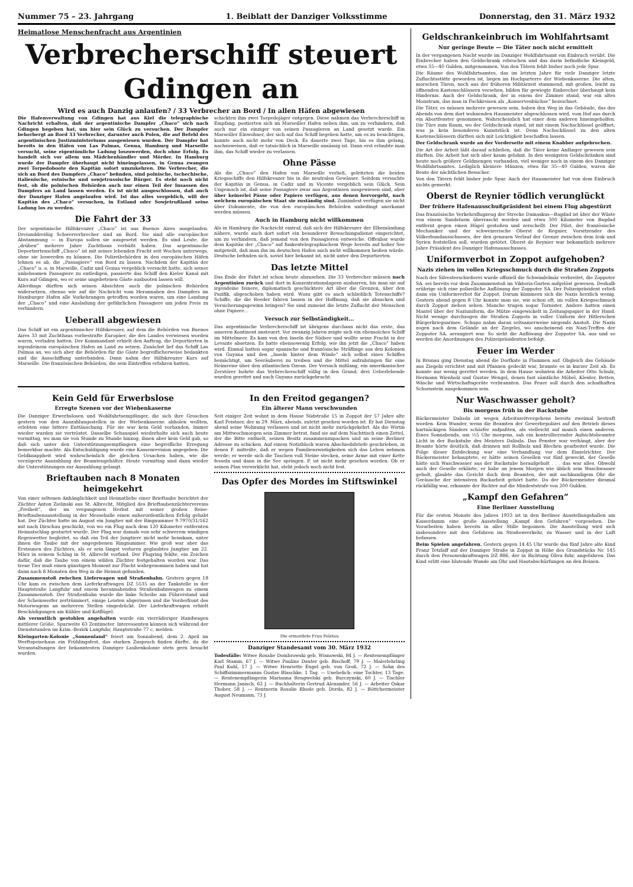Nummer 75 – 23. Jahrgang 1. Beiblatt der Danziger Volksstimme Donnerstag, den 31. März 1932
Heimatlose Menschenfracht aus Argentinien
Verbrecherschiff steuert Gdingen an
Wird es auch Danzig anlaufen? / 33 Verbrecher an Bord / In allen Häfen abgewiesen
Die Hafenverwaltung von Gdingen hat aus Kiel die telegraphische Nachricht erhalten, daß der argentinische Dampfer „Chaco“ sich nach Gdingen begeben hat, um hier sein Glück zu versuchen. Der Dampfer beherbergt an Bord 33 Verbrecher, darunter auch Polen, die auf Befehl des argentinischen Justizministeriums ausgewiesen wurden. Der Dampfer hat bereits in den Häfen von Las Palmas, Genua, Hamburg und Marseille versucht, seine eigentümliche Ladung loszuwerden, doch ohne Erfolg. Es handelt sich vor allem um Mädchenhändler und Mörder. In Hamburg wurde der Dampfer überhaupt nicht hineingelassen, in Genua zwangen zwei Torpedoboote den Kapitän sofort umzukehren. Die Verbrecher, die sich an Bord des Dampfers „Chaco“ befinden, sind polnische, tschechische, italienische, estnische und sowjetrussische Bürger. Es steht noch nicht fest, ob die polnischen Behörden auch nur einen Teil der Insassen des Dampfers an Land lassen werden. Es ist nicht ausgeschlossen, daß auch der Danziger Hafen angelaufen wird. Ist das alles vergeblich, will der Kapitän des „Chaco“ versuchen, in Estland oder Sowjetrußland seine Ladung los zu werden.
Die Fahrt der 33
Der argentinische Hilfskreuzer „Chaco“ ist aus Buenos Aires ausgelaufen. Dreiunddreißig Schwerverbrecher sind an Bord. Sie sind alle europäischer Abstammung — in Europa sollen sie ausgesetzt werden. Es sind Leute, die „drüben“ mehrere Jahre Zuchthaus verbüßt haben. Das argentinische Deportiertenschiff „Chaco“ ist mit seiner lebenden Fracht seit Wochen unterwegs, ohne sie loswerden zu können. Die Polizeibehörden in den europäischen Häfen lehnen es ab, die „Passagiere“ von Bord zu lassen. Nachdem der Kapitän der „Chaco“ u. a. in Marseille, Cadiz und Genua vergeblich versucht hatte, sich seiner unliebsamen Passagiere zu entledigen, passierte das Schiff den Kieler Kanal mit Kurs auf Gdingen, wo er seine ungebetenen Gäste ausbooten lassen will.
Allerdings dürften sich seinen Absichten auch die polnischen Behörden widersetzen, ebenso wie auf die Nachricht vom Herannahen des Dampfers im Hamburger Hafen alle Vorkehrungen getroffen worden waren, um eine Landung der „Chaco“ und eine Ausladung der gefährlichen Passagiere um jeden Preis zu verhindern.
Ueberall abgewiesen
Das Schiff ist ein argentinischer Hilfskreuzer, auf dem die Behörden von Buenos Aires 33 mit Zuchthaus vorbestrafte Europäer, die des Landes verwiesen worden waren, verladen hatten. Der Kommandant erhielt den Auftrag, die Deportierten in irgendeinem europäischen Hafen an Land zu setzen. Zunächst lief das Schiff Las Palmas an, wo sich aber die Behörden für die Gäste begreiflicherweise bedankten und die Ausschiffung unterbanden. Dann nahm der Hilfskreuzer Kurs auf Marseille. Die französischen Behörden, die sein Eintreffen erfahren hatten,
schickten ihm zwei Torpedojäger entgegen. Diese nahmen das Verbrecherschiff in Empfang, postierten sich im Marseiller Hafen neben ihm, um zu verhindern, daß auch nur ein einziger von seinen Passagieren an Land gesetzt wurde. Ein Marseiller Einwohner, der sich auf das Schiff begeben hatte, um es zu besichtigen, konnte auch nicht mehr von Deck. Es dauerte zwei Tage, bis es ihm gelang, nachzuweisen, daß er tatsächlich in Marseille ansässig ist. Dann erst erlaubte man ihm, das Schiff wieder zu verlassen.
Ohne Pässe
Als die „Chaco“ den Hafen von Marseille verließ, geleiteten die beiden Kriegsschiffe den Hilfskreuzer bis in die neutralen Gewässer. Seitdem versuchte der Kapitän in Genua, in Cadiz und in Vicente vergeblich sein Glück. Sein Ungemach ist, daß seine Passagiere zwar aus Argentinien ausgewiesen sind, aber über keinerlei Pässe oder Papiere verfügen, aus denen hervorgeht, nach welchem europäischen Staat sie zuständig sind. Zumindest verfügen sie nicht über Dokumente, die von den europäischen Behörden unbedingt anerkannt werden müssen.
Auch in Hamburg nicht willkommen
Als in Hamburg die Nachricht eintraf, daß sich der Hilfskreuzer der Elbemündung nähere, wurde auch dort sofort ein besonderer Bewachungsdienst eingerichtet, um zu verhindern, daß jemand von den Passagieren entweiche. Offenbar wurde dem Kapitän der „Chaco“ auf funkentelegraphischem Wege bereits auf hoher See mitgeteilt, daß man ihn im deutschen Hafen auch nicht willkommen heißen würde. Deutsche befinden sich, soviel hier bekannt ist, nicht unter den Deportierten.
Das letzte Mittel
Das Ende der Fahrt ist schon heute abzusehen. Die 33 Verbrecher müssen nach Argentinien zurück und dort in Konzentrationslagern ausharren, bis man sie auf irgendeine feinere, diplomatisch geschicktere Art über die Grenzen, über den Pazifik, abgeschoben haben wird. Wozu gibt es auch schließlich Totenschiffe? Schiffe, die die Reeder fahren lassen in der Hoffnung, daß sie absacken und Versicherungsgewinn bringen? Sie sind zumeist die letzte Zuflucht der Menschen ohne Papiere...
Versuch zur Selbständigkeit...
Das argentinische Verbrecherschiff ist übrigens durchaus nicht das erste, das unseren Kontinent ansteuert. Vor zwanzig Jahren zeigte sich ein ebensolches Schiff im Mittelmeer. Es kam von den Inseln der Südsee und wollte seine Fracht in der Levante absetzen. Es hatte ebensowenig Erfolg, wie ihn jetzt die „Chaco“ haben wird. Einmal hatten sogar spanische und französische Sträflinge aus den Kolonien von Guyana und den „Inseln hinter dem Winde“ sich selbst eines Schiffes bemächtigt, um Seeräuberei zu treiben und die Mittel aufzubringen für eine Heimreise über den atlantischen Ozean. Der Versuch mißlang, ein amerikanischer Zerstörer bohrte das Verbrecherschiff völlig in den Grund; drei Ueberlebende wurden gerettet und nach Guyana zurückgebracht.
Kein Geld für Erwerbslose
Erregte Szenen vor der Wiebenkaserne
Die Danziger Erwerbslosen und Wohlfahrtsempfänger, die sich ihre Groschen gestern von den Auszahlungsstellen in der Wiebenkaserne abholen wollten, erlebten eine bittere Enttäuschung. Für sie war kein Geld vorhanden. Immer wieder wurden sie vertröstet. Dasselbe Schauspiel wiederholte sich auch heute vormittag, wo man sie von Stunde zu Stunde hinzog, ihnen aber kein Geld gab, so daß sich unter den Unterstützungsempfängern eine begreifliche Erregung bemerkbar machte. Als Entschuldigung wurde eine Kassenrevision angegeben. Die Geldknappheit wird wahrscheinlich die gleichen Ursachen haben, wie die verzögerte Auszahlung der Beamtengehälter. Heute vormittag sind dann wieder die Unterstützungen zur Auszahlung gelangt.
Brieftauben nach 8 Monaten heimgekehrt
Von einer seltenen Anhänglichkeit und Heimatliebe einer Brieftaube berichtet der Züchter Anton Zielinski aus St. Albrecht, Mitglied des Brieftaubenzüchtervereins „Freiheit“, der im vergangenen Herbst mit seiner großen Reise-Brieftaubenausstellung in der Messehalle einen außerordentlichen Erfolg gehabt hat. Der Züchter hatte im August ein Jungtier mit der Ringnummer 9.7970/31/162 mit nach Dirschau geschickt, von wo ein Flug nach dem 120 Kilometer entfernten Heimatschlag gestartet wurde. Der Flug war damals von sehr schwerem windigen Regenwetter begleitet, so daß ein Teil der Jungtiere nicht mehr heimkam, unter ihnen die Taube mit der angegebenen Ringnummer. Wie groß war aber das Erstaunen des Züchters, als er sein längst verloren geglaubtes Jungtier am 22. März in seinem Schlag in St. Albrecht vorfand. Der Flugring fehlte, ein Zeichen dafür, daß die Taube von einem wilden Züchter festgehalten worden war. Das treue Tier muß einen günstigen Moment zur Flucht wahrgenommen haben und hat dann nach 8 Monaten den Weg in die Heimat gefunden.
Zusammenstoß zwischen Lieferwagen und Straßenbahn. Gestern gegen 18 Uhr kam es zwischen dem Lieferkraftwagen DZ 5535 an der Tankstelle in der Hauptstraße Langfuhr und einem herannahenden Straßenbahnwagen zu einem Zusammenstoß. Der Straßenbahn wurde die linke Scheibe am Führerstand und der Scheinwerfer zertrümmert, einige Leisten abgerissen und die Vorderfront des Motorwagens an mehreren Stellen eingedrückt. Der Lieferkraftwagen erhielt Beschädigungen am Kühler und Kotflügel.
Als vermutlich gestohlen angehalten wurde ein vierräderiger Handwagen mittlerer Größe, Spurweite 63 Zentimeter. Interessenten können sich während der Dienststunden im Krim.-Bezirk Langfuhr, Hauptstraße 77 c, melden.
Kleingarten-Kolonie „Sonnenland“ feiert am Sonnabend, dem 2. April im Werftspeisehaus ein Frühlingsfest, das starken Zuspruch finden dürfte, da die Veranstaltungen der bekanntesten Danziger Laubenkolonie stets gern besucht wurden.
In den Freitod gegangen?
Ein älterer Mann verschwunden
Seit einiger Zeit wohnt in dem Hause Südstraße 15 in Zoppot der 57 Jahre alte Karl Feistner, der m 29. März, abends, zuletzt gesehen worden ist. Er hat Dienstag abend seine Wohnung verlassen und ist nicht mehr zurückgekehrt. Als die Wirtin am Mittwochmorgen sein Zimmer betrat, fand sie auf dem Nachttisch einen Zettel, der die Bitte enthielt, seinen Besitz zusammenzupacken und an seine Berliner Adresse zu schicken. Auf einem Notizblock waren Abschiedsbriefe geschrieben, in denen F. mitteilte, daß er wegen Familienzwistigkeiten sich das Leben nehmen werde; er werde sich die Taschen voll Steine stecken, seine Arme mit einer Kette fesseln und dann in die See springen. F. ist nicht mehr gesehen worden. Ob er seinen Plan verwirklicht hat, steht jedoch noch nicht fest.
Das Opfer des Mordes im Stiftswinkel
Die ermordete Frau Felstau
Danziger Standesamt vom 30. März 1932
Todesfälle: Witwe Rosalie Dombrowski geb. Wisnowski, 84 J. — Rentenempfänger Karl Stamm, 67 J. — Witwe Pauline Dauter geb. Bischoff, 79 J. — Malerlehrling Paul Kuhl, 17 J. — Witwe Henriette Engel geb. von Groß, 72 J. — Sohn des Schiffszimmermanns Gustav Blaschke, 1 Tag. — Unehelich: eine Tochter, 13 Tage. — Rentenempfängerin Marianna Rengwelski geb. Burczynski, 60 J. — Tischler Hermann Janisch, 62 J. — Buchhalterin Gertrud Alexander, 56 J. — Arbeiter Oskar Thober, 58 J. — Rentnerin Rosalie Rhode geb. Derda, 82 J. — Böttchermeister August Neumann, 73 J.
Geldschrankeinbruch im Wohlfahrtsamt
Nur geringe Beute — Die Täter noch nicht ermittelt
In der vergangenen Nacht wurde im Danziger Wohlfahrtsamt ein Einbruch verübt. Die Einbrecher haben den Geldschrank erbrochen und das darin befindliche Kleingeld, etwa 35—40 Gulden, mitgenommen. Von den Tätern fehlt bisher noch jede Spur.
Die Räume des Wohlfahrtsamtes, das im letzten Jahre für viele Danziger letzte Zufluchtsstätte geworden ist, liegen im Hochparterre der Wiebenkaserne. Die alten, morschen Türen, noch aus der früheren Militärzeit stammend, mit großen, leicht zu öffnenden Kastenschlössern versehen, bilden für gewiegte Einbrecher überhaupt kein Hindernis. Auch der Geldschrank, der in einem der Zimmer stand, war ein altes Monstrum, das man in Fachkreisen als „Konservenbüchse“ bezeichnet.
Die Täter, es müssen mehrere gewesen sein, haben den Weg in das Gebäude, das des Abends von dem dort wohnenden Hausmeister abgeschlossen wird, vom Hof aus durch ein Abortfenster genommen. Wahrscheinlich hat einer dem anderen hineingeholfen. Die Türe zum Raum, wo der Geldschrank stand, ist mit einem Nachschlüssel geöffnet, was ja kein besonderes Kunststück ist. Denn Nachschlüssel zu den alten Kastenschlössern dürften sich mit Leichtigkeit beschaffen lassen.
Der Geldschrank wurde an der Vorderseite mit einem Knabber aufgebrochen.
Die Art der Arbeit läßt darauf schließen, daß die Täter keine Anfänger gewesen sein dürften. Die Arbeit hat sich aber kaum gelohnt. In den wenigsten Geldschränken sind heute noch größere Geldmengen vorhanden, viel weniger noch in einem des Danziger Wohlfahrtsamtes. Lediglich kleinere Münzen, etwa für 35—40 Gulden, waren die Beute der nächtlichen Besucher.
Von den Tätern fehlt bisher jede Spur. Auch der Hausmeister hat von dem Einbruch nichts gemerkt.
Oberst de Reynier tödlich verunglückt
Der frühere Hafenausschußpräsident bei einem Flug abgestürzt
Das französische Verkehrsflugzeug der Strecke Damaskus—Bagdad ist über der Wüste von einem Sandsturm überrascht worden und etwa 300 Kilometer von Bagdad entfernt gegen einen Hügel gestoßen und zerschellt. Der Pilot, der französische Mechaniker und der schweizerische Oberst de Regnier, Vorsitzender des Völkerbundausschusses, der den genauen Verlauf der Grenze zwischen dem Irak und Syrien feststellen soll, wurden getötet. Oberst de Reynier war bekanntlich mehrere Jahre Präsident des Danziger Hafenausschusses.
Uniformverbot in Zoppot aufgehoben?
Nazis ziehen im vollen Kriegsschmuck durch die Straßen Zoppots
Nach der Silvesterschießerei wurde offiziell die Schwindelmär verbreitet, die Zoppoter SA. sei bereits vor dem Zusammenstoß im Viktoria-Garten aufgelöst gewesen. Deshalb erübrige sich eine polizeiliche Auflösung der Zoppoter SA. Der Polizeipräsident erließ dann ein Uniformverbot für Zoppot. Darum kümmern sich die Nazis herzlich wenig. Gestern abend gegen 8 Uhr konnte man sie, wie schon oft, im vollen Kriegsschmuck durch Zoppot ziehen sehen. Manche trugen sogar Tornister. Andere hatten einen Mantel über der Naziuniform, die Mütze eingewickelt in Zeitungspapier in der Hand. Nicht wenige durchzogen die Straßen Zoppots in voller Uniform der Hitlerschen Bürgerkriegsarmee. Schupo nahm daran seltsamerweise nirgends Anstoß. Die Nazis zogen nach dem Gelände an der Ziegelei, wo anscheinend ein Nazi-Treffen der Zoppoter SA. arrangiert war. So sieht die Auflösung der Zoppoter SA. aus und so werden die Anordnungen des Polizeipräsidenten befolgt.
Feuer im Werder
In Brunau ging Dienstag abend die Dorfkate in Flammen auf. Obgleich das Gebäude aus Ziegeln errichtet und mit Pfannen gedeckt war, brannte es in kurzer Zeit ab. Es konnte nur wenig gerettet werden. In dem Hause wohnten die Arbeiter Otto Schulz, Hermann Wienholz und Gustav Wengel, denen fast sämtliche Möbel, Kleider, Betten, Wäsche und Wirtschaftsgeräte verbrannten. Das Feuer soll durch den schadhaften Schornstein ausgekommen sein.
Nur Waschwasser geholt?
Bis morgens früh in der Backstube
Bäckermeister Dalisda ist wegen Arbeitszeitvergehens bereits zweimal bestraft worden. Kein Wunder, wenn die Beamten der Gewerbepolizei auf den Betrieb dieses hartnäckigen Sünders schärfer aufpaßten, als vielleicht auf manch einen anderen. Eines Sonnabends, um ½5 Uhr morgens, sah ein kontrollierender Aufsichtsbeamter Licht in der Backstube des Meisters Dalisda. Das Fenster war verhängt, aber der Beamte hörte deutlich, daß drinnen mit Rollholz und Blechen gearbeitet wurde. Die Folge dieser Entdeckung war eine Verhandlung vor dem Einzelrichter. Der Bäckermeister behauptete, er hätte seinen Gesellen vor fünf geweckt, der Geselle hätte sich Waschwasser aus der Backstube heraufgeholt . . . das war alles. Obwohl auch der Geselle erklärte, er habe an jenem Morgen wie üblich sein Waschwasser geholt, glaubte das Gericht doch dem Beamten, der mit sachkundigem Ohr die Geräusche der intensiven Backarbeit gehört hatte. Da der Bäckermeister diesmal rückfällig war, erkannte der Richter auf die Mindeststrafe von 200 Gulden.
„Kampf den Gefahren“
Eine Berliner Ausstellung
Für die ersten Monate des Jahres 1933 ist in den Berliner Ausstellungshallen am Kaiserdamm eine große Ausstellung „Kampf den Gefahren“ vorgesehen. Die Vorarbeiten haben bereits in aller Stille begonnen. Die Ausstellung wird sich insbesondere mit den Gefahren im Straßenverkehr, zu Wasser und in der Luft befassen.
Beim Spielen angefahren. Gestern gegen 14.45 Uhr wurde das fünf Jahre alte Kind Franz Tetzlaff auf der Danziger Straße in Zoppot in Höhe des Grundstücks Nr. 145 durch den Personenkraftwagen DZ 886, der in Richtung Oliva fuhr, angefahren. Das Kind erlitt eine blutende Wunde am Ohr und Hautabschürfungen an den Beinen.